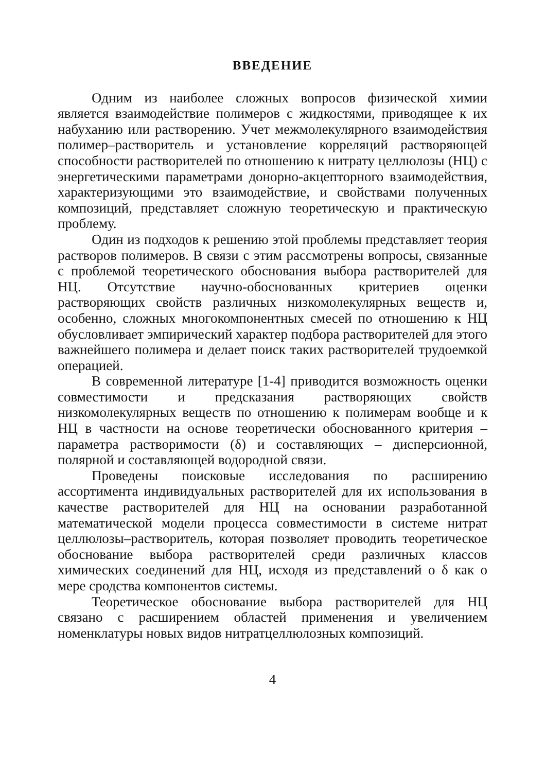ВВЕДЕНИЕ
Одним из наиболее сложных вопросов физической химии является взаимодействие полимеров с жидкостями, приводящее к их набуханию или растворению. Учет межмолекулярного взаимодействия полимер–растворитель и установление корреляций растворяющей способности растворителей по отношению к нитрату целлюлозы (НЦ) с энергетическими параметрами донорно-акцепторного взаимодействия, характеризующими это взаимодействие, и свойствами полученных композиций, представляет сложную теоретическую и практическую проблему.
Один из подходов к решению этой проблемы представляет теория растворов полимеров. В связи с этим рассмотрены вопросы, связанные с проблемой теоретического обоснования выбора растворителей для НЦ. Отсутствие научно-обоснованных критериев оценки растворяющих свойств различных низкомолекулярных веществ и, особенно, сложных многокомпонентных смесей по отношению к НЦ обусловливает эмпирический характер подбора растворителей для этого важнейшего полимера и делает поиск таких растворителей трудоемкой операцией.
В современной литературе [1-4] приводится возможность оценки совместимости и предсказания растворяющих свойств низкомолекулярных веществ по отношению к полимерам вообще и к НЦ в частности на основе теоретически обоснованного критерия – параметра растворимости (δ) и составляющих – дисперсионной, полярной и составляющей водородной связи.
Проведены поисковые исследования по расширению ассортимента индивидуальных растворителей для их использования в качестве растворителей для НЦ на основании разработанной математической модели процесса совместимости в системе нитрат целлюлозы–растворитель, которая позволяет проводить теоретическое обоснование выбора растворителей среди различных классов химических соединений для НЦ, исходя из представлений о δ как о мере сродства компонентов системы.
Теоретическое обоснование выбора растворителей для НЦ связано с расширением областей применения и увеличением номенклатуры новых видов нитратцеллюлозных композиций.
4